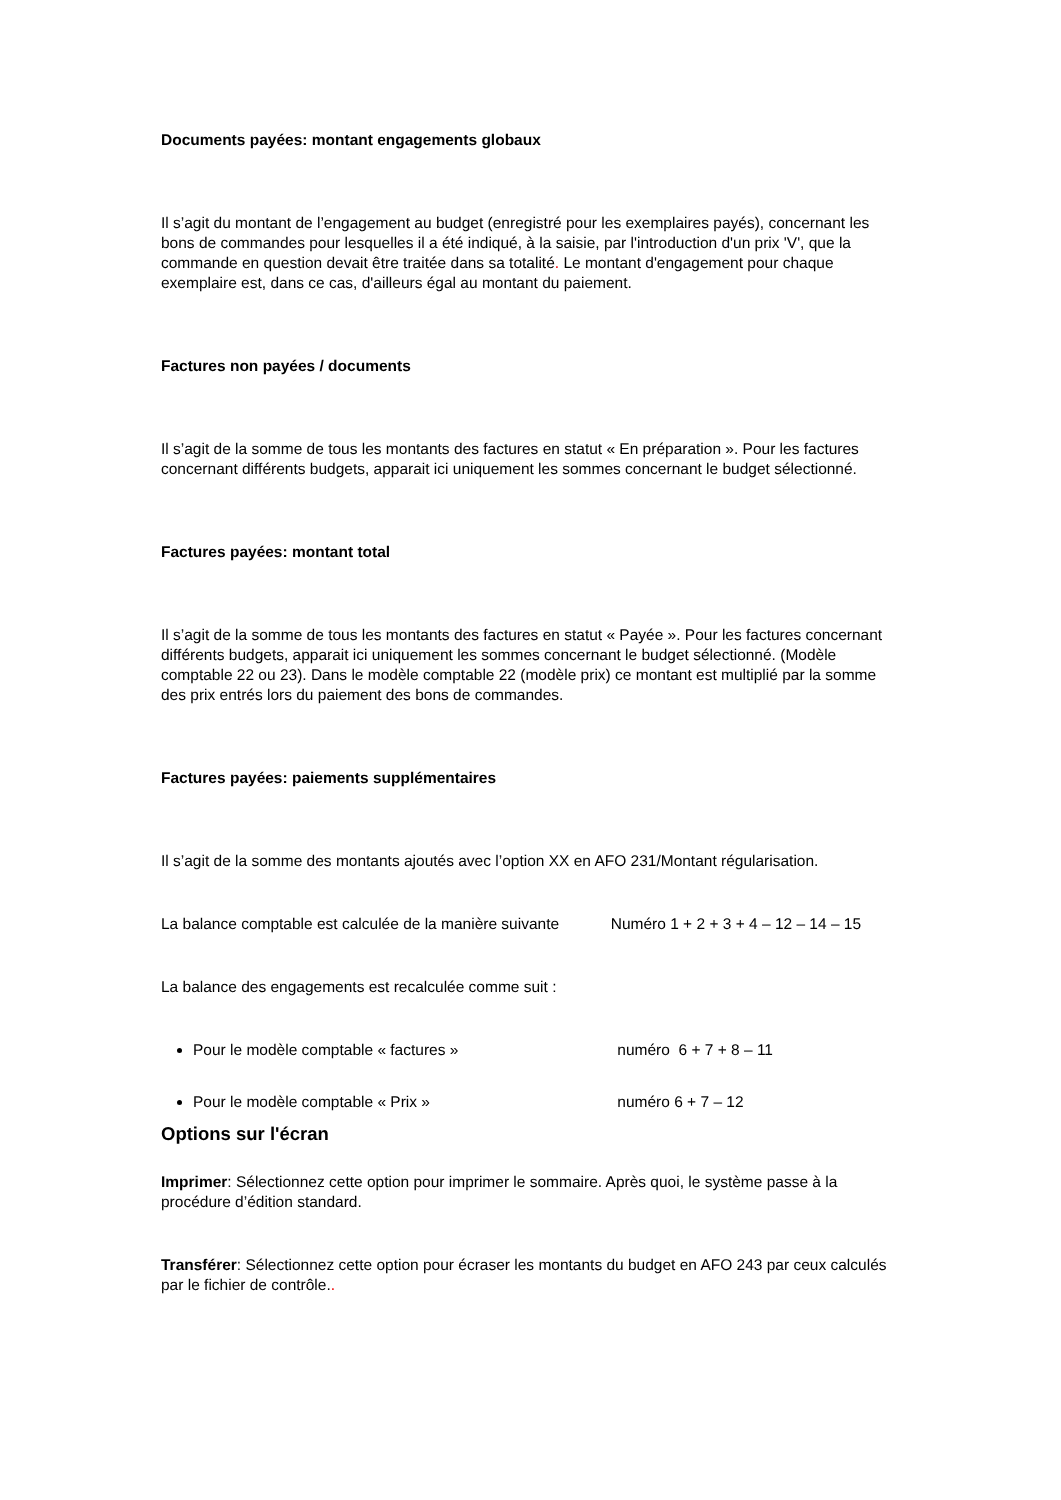Documents payées: montant engagements globaux
Il s’agit du montant de l’engagement au budget (enregistré pour les exemplaires payés), concernant les bons de commandes pour lesquelles il a été indiqué, à la saisie, par l'introduction d'un prix 'V', que la commande en question devait être traitée dans sa totalité. Le montant d'engagement pour chaque exemplaire est, dans ce cas, d'ailleurs égal au montant du paiement.
Factures non payées / documents
Il s’agit de la somme de tous les montants des factures en statut « En préparation ». Pour les factures concernant différents budgets, apparait ici uniquement les sommes concernant le budget sélectionné.
Factures payées: montant total
Il s’agit de la somme de tous les montants des factures en statut « Payée ». Pour les factures concernant différents budgets, apparait ici uniquement les sommes concernant le budget sélectionné. (Modèle comptable 22 ou 23). Dans le modèle comptable 22 (modèle prix) ce montant est multiplié par la somme des prix entrés lors du paiement des bons de commandes.
Factures payées: paiements supplémentaires
Il s’agit de la somme des montants ajoutés avec l’option XX en AFO 231/Montant régularisation.
La balance comptable est calculée de la manière suivante Numéro 1 + 2 + 3 + 4 – 12 – 14 – 15
La balance des engagements est recalculée comme suit :
Pour le modèle comptable « factures » numéro 6 + 7 + 8 – 11
Pour le modèle comptable « Prix » numéro 6 + 7 – 12
Options sur l'écran
Imprimer: Sélectionnez cette option pour imprimer le sommaire. Après quoi, le système passe à la procédure d’édition standard.
Transférer: Sélectionnez cette option pour écraser les montants du budget en AFO 243 par ceux calculés par le fichier de contrôle..